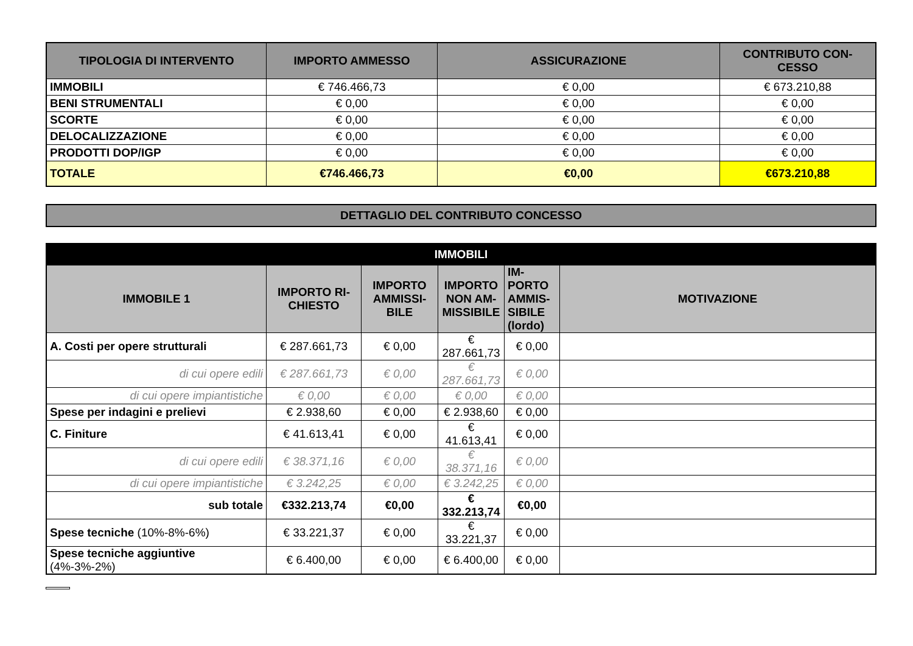| TIPOLOGIA DI INTERVENTO | IMPORTO AMMESSO | ASSICURAZIONE | CONTRIBUTO CON-CESSO |
| --- | --- | --- | --- |
| IMMOBILI | € 746.466,73 | € 0,00 | € 673.210,88 |
| BENI STRUMENTALI | € 0,00 | € 0,00 | € 0,00 |
| SCORTE | € 0,00 | € 0,00 | € 0,00 |
| DELOCALIZZAZIONE | € 0,00 | € 0,00 | € 0,00 |
| PRODOTTI DOP/IGP | € 0,00 | € 0,00 | € 0,00 |
| TOTALE | €746.466,73 | €0,00 | €673.210,88 |
DETTAGLIO DEL CONTRIBUTO CONCESSO
| IMMOBILI | | | | | |
| --- | --- | --- | --- | --- | --- |
| IMMOBILE 1 | IMPORTO RI-CHIESTO | IMPORTO AMMISSI-BILE | IMPORTO NON AM-MISSIBILE | IM-PORTO AMMIS-SIBILE (lordo) | MOTIVAZIONE |
| A. Costi per opere strutturali | € 287.661,73 | € 0,00 | € 287.661,73 | € 0,00 | |
| di cui opere edili | € 287.661,73 | € 0,00 | € 287.661,73 | € 0,00 | |
| di cui opere impiantistiche | € 0,00 | € 0,00 | € 0,00 | € 0,00 | |
| Spese per indagini e prelievi | € 2.938,60 | € 0,00 | € 2.938,60 | € 0,00 | |
| C. Finiture | € 41.613,41 | € 0,00 | € 41.613,41 | € 0,00 | |
| di cui opere edili | € 38.371,16 | € 0,00 | € 38.371,16 | € 0,00 | |
| di cui opere impiantistiche | € 3.242,25 | € 0,00 | € 3.242,25 | € 0,00 | |
| sub totale | €332.213,74 | €0,00 | € 332.213,74 | €0,00 | |
| Spese tecniche (10%-8%-6%) | € 33.221,37 | € 0,00 | € 33.221,37 | € 0,00 | |
| Spese tecniche aggiuntive (4%-3%-2%) | € 6.400,00 | € 0,00 | € 6.400,00 | € 0,00 | |